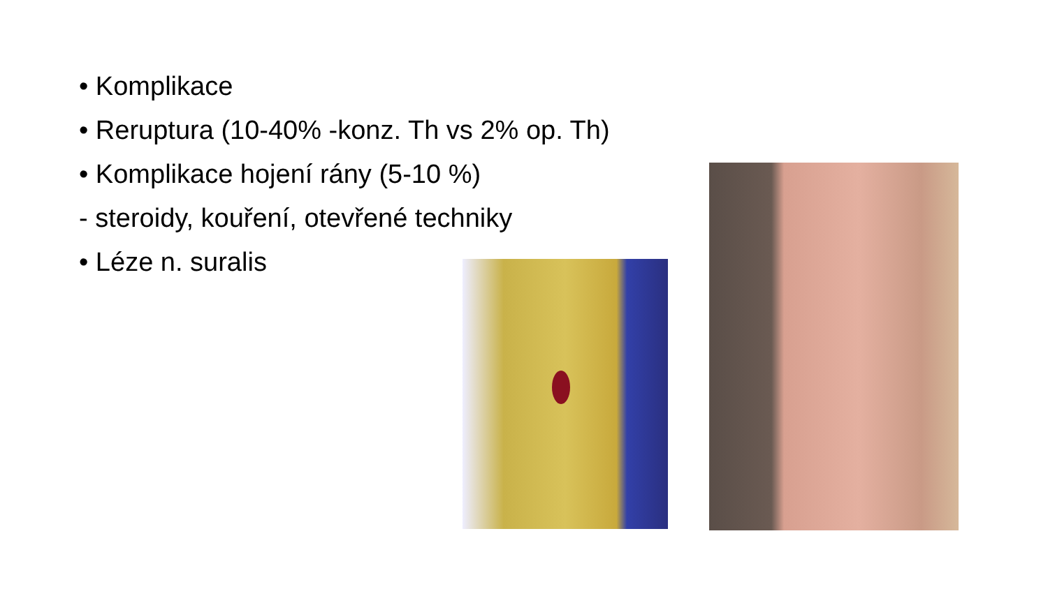• Komplikace
• Reruptura (10-40% -konz. Th vs 2% op. Th)
• Komplikace hojení rány (5-10 %)
- steroidy, kouření, otevřené techniky
• Léze n. suralis